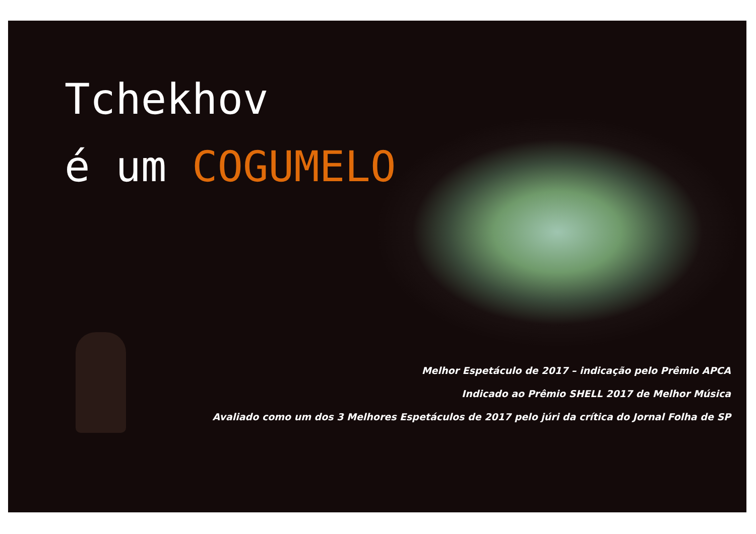Tchekhov
é um COGUMELO
Melhor Espetáculo de 2017 – indicação pelo Prêmio APCA
Indicado ao Prêmio SHELL 2017 de Melhor Música
Avaliado como um dos 3 Melhores Espetáculos de 2017 pelo júri da crítica do Jornal Folha de SP